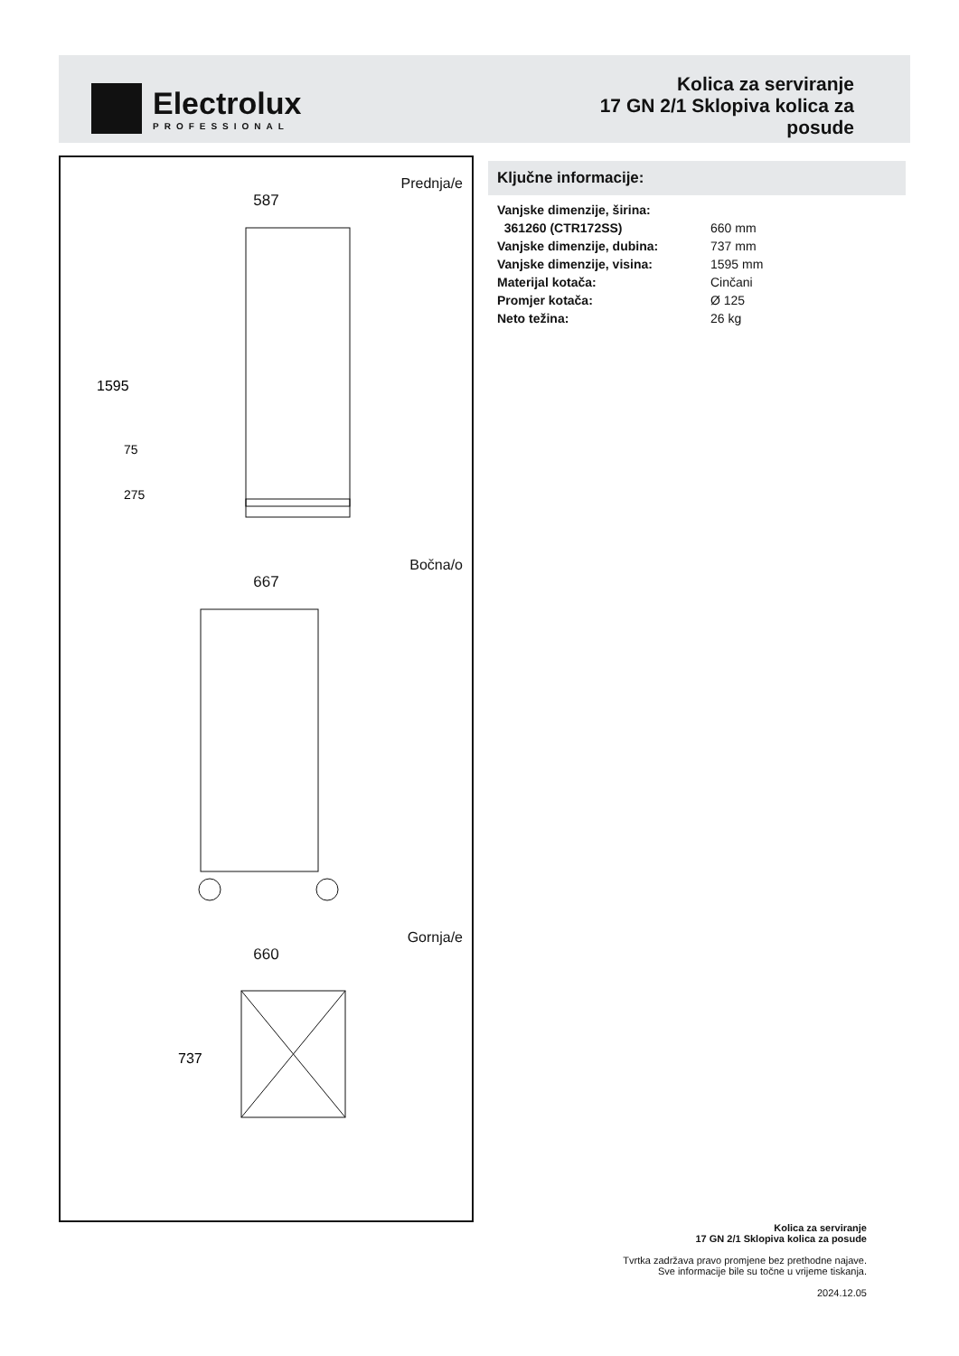Electrolux
PROFESSIONAL
Kolica za serviranje
17 GN 2/1 Sklopiva kolica za
posude
Prednja/e
587
1595
75
275
Bočna/o
667
Gornja/e
660
737
Ključne informacije:
| Vanjske dimenzije, širina: | |
| 361260 (CTR172SS) | 660 mm |
| Vanjske dimenzije, dubina: | 737 mm |
| Vanjske dimenzije, visina: | 1595 mm |
| Materijal kotača: | Cinčani |
| Promjer kotača: | Ø 125 |
| Neto težina: | 26 kg |
Kolica za serviranje
17 GN 2/1 Sklopiva kolica za posude
Tvrtka zadržava pravo promjene bez prethodne najave.
Sve informacije bile su točne u vrijeme tiskanja.
2024.12.05